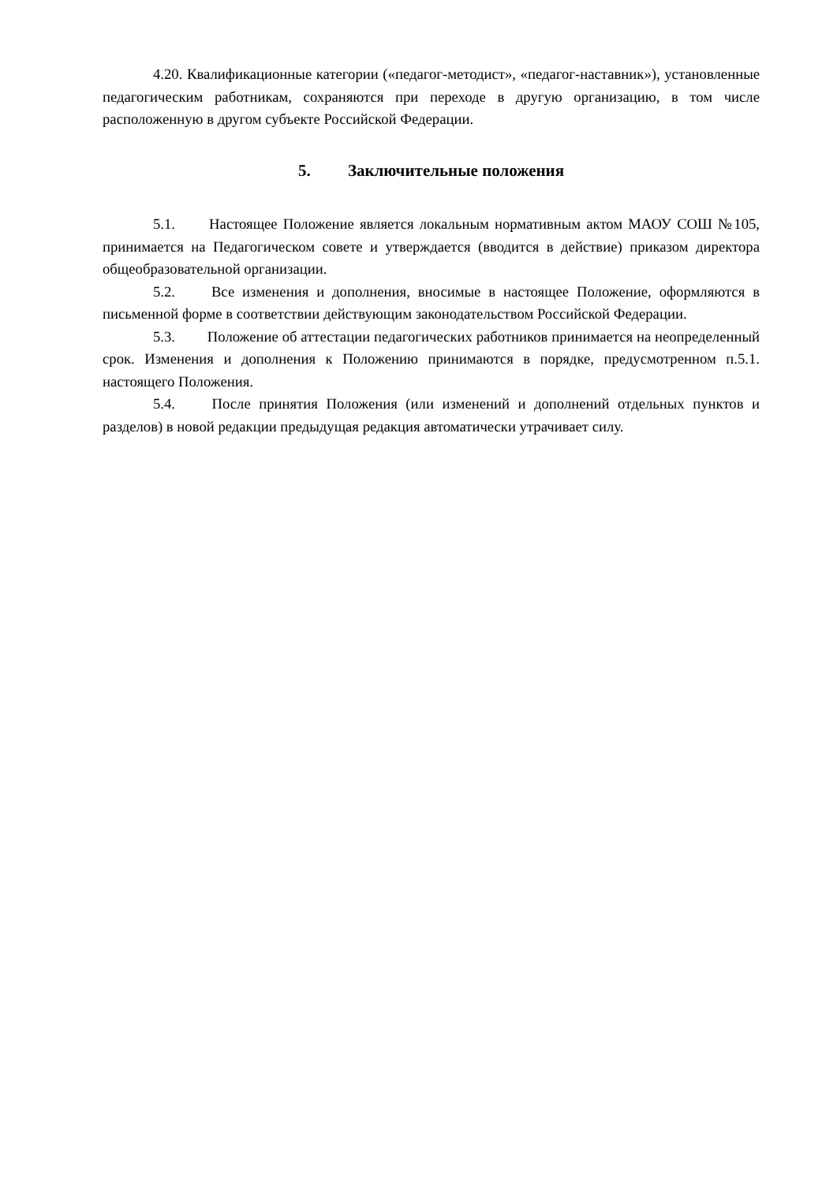4.20. Квалификационные категории («педагог-методист», «педагог-наставник»), установленные педагогическим работникам, сохраняются при переходе в другую организацию, в том числе расположенную в другом субъекте Российской Федерации.
5. Заключительные положения
5.1. Настоящее Положение является локальным нормативным актом МАОУ СОШ №105, принимается на Педагогическом совете и утверждается (вводится в действие) приказом директора общеобразовательной организации.
5.2. Все изменения и дополнения, вносимые в настоящее Положение, оформляются в письменной форме в соответствии действующим законодательством Российской Федерации.
5.3. Положение об аттестации педагогических работников принимается на неопределенный срок. Изменения и дополнения к Положению принимаются в порядке, предусмотренном п.5.1. настоящего Положения.
5.4. После принятия Положения (или изменений и дополнений отдельных пунктов и разделов) в новой редакции предыдущая редакция автоматически утрачивает силу.